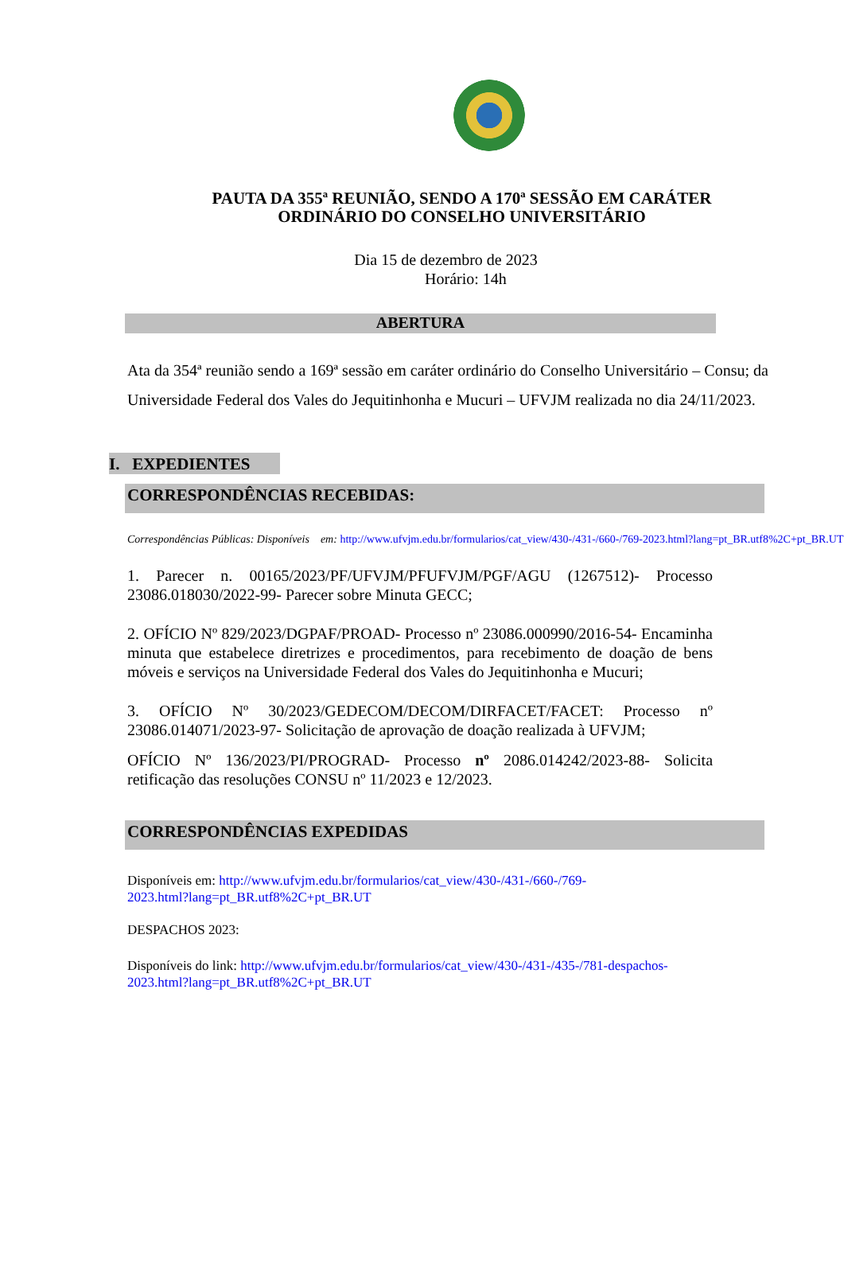PAUTA DA 355ª REUNIÃO, SENDO A 170ª SESSÃO EM CARÁTER
ORDINÁRIO DO CONSELHO UNIVERSITÁRIO
Dia 15 de dezembro de 2023
Horário: 14h
ABERTURA
Ata da 354ª reunião sendo a 169ª sessão em caráter ordinário do Conselho Universitário – Consu; da Universidade Federal dos Vales do Jequitinhonha e Mucuri – UFVJM realizada no dia 24/11/2023.
I. EXPEDIENTES
CORRESPONDÊNCIAS RECEBIDAS:
Correspondências Públicas: Disponíveis em: http://www.ufvjm.edu.br/formularios/cat_view/430-/431-/660-/769-2023.html?lang=pt_BR.utf8%2C+pt_BR.UT
1. Parecer n. 00165/2023/PF/UFVJM/PFUFVJM/PGF/AGU (1267512)- Processo 23086.018030/2022-99- Parecer sobre Minuta GECC;
2. OFÍCIO Nº 829/2023/DGPAF/PROAD- Processo nº 23086.000990/2016-54- Encaminha minuta que estabelece diretrizes e procedimentos, para recebimento de doação de bens móveis e serviços na Universidade Federal dos Vales do Jequitinhonha e Mucuri;
3. OFÍCIO Nº 30/2023/GEDECOM/DECOM/DIRFACET/FACET: Processo nº 23086.014071/2023-97- Solicitação de aprovação de doação realizada à UFVJM;
OFÍCIO Nº 136/2023/PI/PROGRAD- Processo nº 2086.014242/2023-88- Solicita retificação das resoluções CONSU nº 11/2023 e 12/2023.
CORRESPONDÊNCIAS EXPEDIDAS
Disponíveis em: http://www.ufvjm.edu.br/formularios/cat_view/430-/431-/660-/769-
2023.html?lang=pt_BR.utf8%2C+pt_BR.UT
DESPACHOS 2023:
Disponíveis do link: http://www.ufvjm.edu.br/formularios/cat_view/430-/431-/435-/781-despachos-
2023.html?lang=pt_BR.utf8%2C+pt_BR.UT